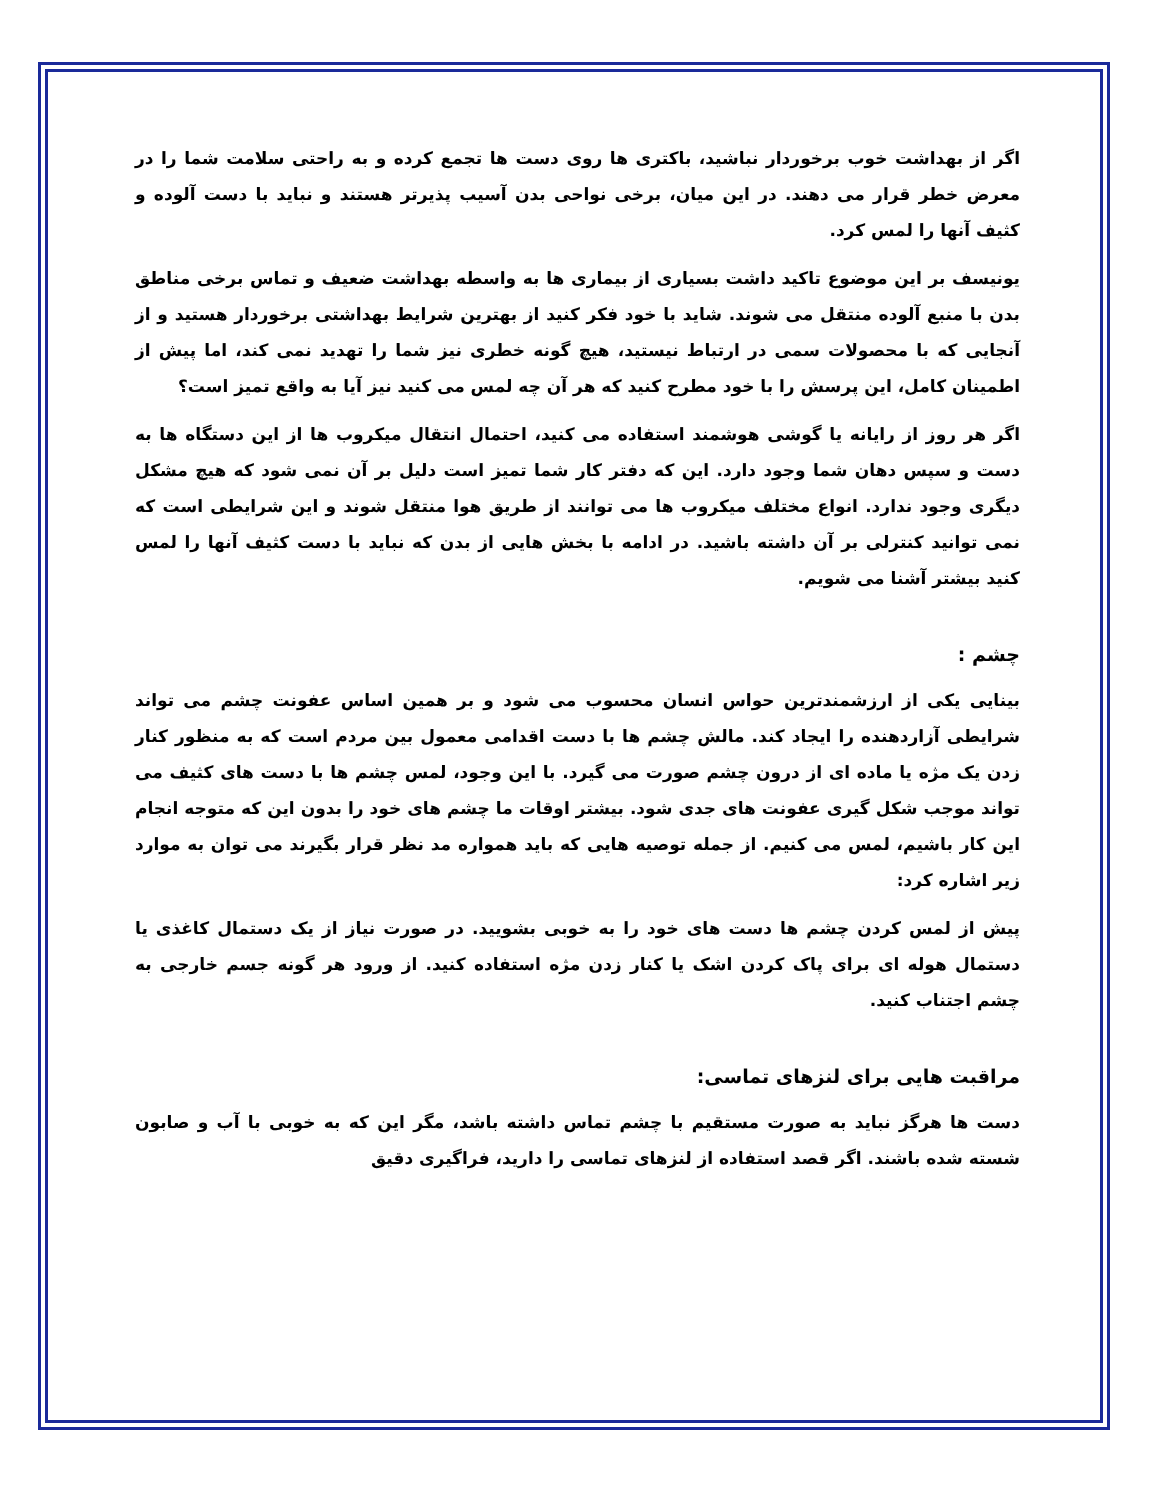اگر از بهداشت خوب برخوردار نباشید، باکتری ها روی دست ها تجمع کرده و به راحتی سلامت شما را در معرض خطر قرار می دهند. در این میان، برخی نواحی بدن آسیب پذیرتر هستند و نباید با دست آلوده و کثیف آنها را لمس کرد.
یونیسف بر این موضوع تاکید داشت بسیاری از بیماری ها به واسطه بهداشت ضعیف و تماس برخی مناطق بدن با منبع آلوده منتقل می شوند. شاید با خود فکر کنید از بهترین شرایط بهداشتی برخوردار هستید و از آنجایی که با محصولات سمی در ارتباط نیستید، هیچ گونه خطری نیز شما را تهدید نمی کند، اما پیش از اطمینان کامل، این پرسش را با خود مطرح کنید که هر آن چه لمس می کنید نیز آیا به واقع تمیز است؟
اگر هر روز از رایانه یا گوشی هوشمند استفاده می کنید، احتمال انتقال میکروب ها از این دستگاه ها به دست و سپس دهان شما وجود دارد. این که دفتر کار شما تمیز است دلیل بر آن نمی شود که هیچ مشکل دیگری وجود ندارد. انواع مختلف میکروب ها می توانند از طریق هوا منتقل شوند و این شرایطی است که نمی توانید کنترلی بر آن داشته باشید. در ادامه با بخش هایی از بدن که نباید با دست کثیف آنها را لمس کنید بیشتر آشنا می شویم.
چشم :
بینایی یکی از ارزشمندترین حواس انسان محسوب می شود و بر همین اساس عفونت چشم می تواند شرایطی آزاردهنده را ایجاد کند. مالش چشم ها با دست اقدامی معمول بین مردم است که به منظور کنار زدن یک مژه یا ماده ای از درون چشم صورت می گیرد. با این وجود، لمس چشم ها با دست های کثیف می تواند موجب شکل گیری عفونت های جدی شود. بیشتر اوقات ما چشم های خود را بدون این که متوجه انجام این کار باشیم، لمس می کنیم. از جمله توصیه هایی که باید همواره مد نظر قرار بگیرند می توان به موارد زیر اشاره کرد:
پیش از لمس کردن چشم ها دست های خود را به خوبی بشویید. در صورت نیاز از یک دستمال کاغذی یا دستمال هوله ای برای پاک کردن اشک یا کنار زدن مژه استفاده کنید. از ورود هر گونه جسم خارجی به چشم اجتناب کنید.
مراقبت هایی برای لنزهای تماسی:
دست ها هرگز نباید به صورت مستقیم با چشم تماس داشته باشد، مگر این که به خوبی با آب و صابون شسته شده باشند. اگر قصد استفاده از لنزهای تماسی را دارید، فراگیری دقیق